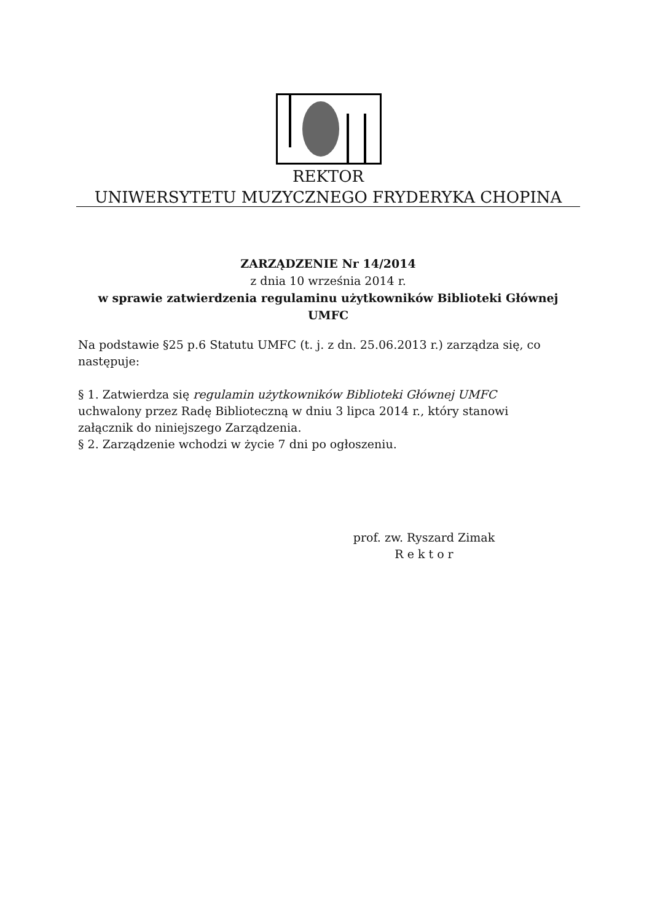REKTOR
UNIWERSYTETU MUZYCZNEGO FRYDERYKA CHOPINA
ZARZĄDZENIE Nr 14/2014
z dnia 10 września 2014 r.
w sprawie zatwierdzenia regulaminu użytkowników Biblioteki Głównej UMFC
Na podstawie §25 p.6 Statutu UMFC (t. j. z dn. 25.06.2013 r.) zarządza się, co następuje:
§ 1. Zatwierdza się regulamin użytkowników Biblioteki Głównej UMFC uchwalony przez Radę Biblioteczną w dniu 3 lipca 2014 r., który stanowi załącznik do niniejszego Zarządzenia.
§ 2. Zarządzenie wchodzi w życie 7 dni po ogłoszeniu.
prof. zw. Ryszard Zimak
R e k t o r